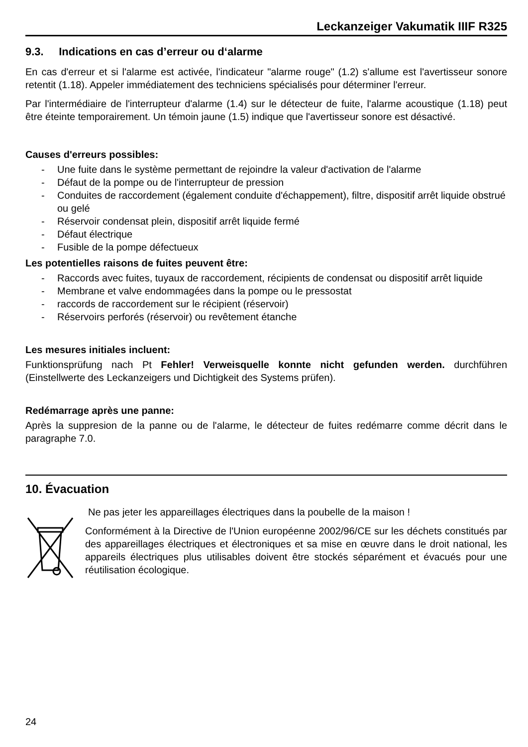Leckanzeiger Vakumatik IIIF R325
9.3. Indications en cas d’erreur ou d‘alarme
En cas d'erreur et si l'alarme est activée, l'indicateur "alarme rouge" (1.2) s'allume est l'avertisseur sonore retentit (1.18). Appeler immédiatement des techniciens spécialisés pour déterminer l'erreur.
Par l'intermédiaire de l'interrupteur d'alarme (1.4) sur le détecteur de fuite, l'alarme acoustique (1.18) peut être éteinte temporairement. Un témoin jaune (1.5) indique que l'avertisseur sonore est désactivé.
Causes d'erreurs possibles:
- Une fuite dans le système permettant de rejoindre la valeur d'activation de l'alarme
- Défaut de la pompe ou de l'interrupteur de pression
- Conduites de raccordement (également conduite d'échappement), filtre, dispositif arrêt liquide obstrué ou gelé
- Réservoir condensat plein, dispositif arrêt liquide fermé
- Défaut électrique
- Fusible de la pompe défectueux
Les potentielles raisons de fuites peuvent être:
- Raccords avec fuites, tuyaux de raccordement, récipients de condensat ou dispositif arrêt liquide
- Membrane et valve endommagées dans la pompe ou le pressostat
- raccords de raccordement sur le récipient (réservoir)
- Réservoirs perforés (réservoir) ou revêtement étanche
Les mesures initiales incluent:
Funktionsprüfung nach Pt Fehler! Verweisquelle konnte nicht gefunden werden. durchführen (Einstellwerte des Leckanzeigers und Dichtigkeit des Systems prüfen).
Redémarrage après une panne:
Après la suppresion de la panne ou de l'alarme, le détecteur de fuites redémarre comme décrit dans le paragraphe 7.0.
10. Évacuation
Ne pas jeter les appareillages électriques dans la poubelle de la maison !
Conformément à la Directive de l'Union européenne 2002/96/CE sur les déchets constitués par des appareillages électriques et électroniques et sa mise en œuvre dans le droit national, les appareils électriques plus utilisables doivent être stockés séparément et évacués pour une réutilisation écologique.
24